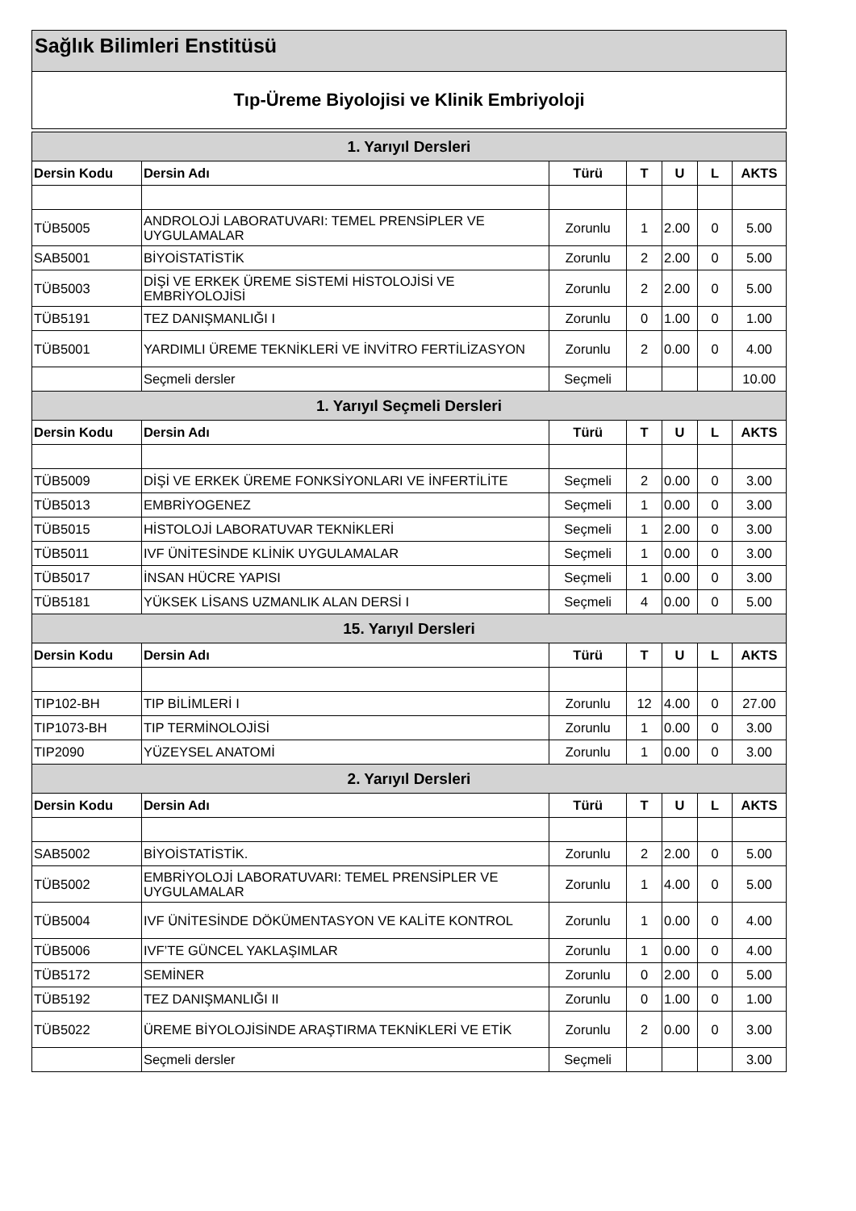Sağlık Bilimleri Enstitüsü
Tıp-Üreme Biyolojisi ve Klinik Embriyoloji
| 1. Yarıyıl Dersleri | | | | | | |
| --- | --- | --- | --- | --- | --- | --- |
| Dersin Kodu | Dersin Adı | Türü | T | U | L | AKTS |
| TÜB5005 | ANDROLOJİ LABORATUVARI: TEMEL PRENSİPLER VE UYGULAMALAR | Zorunlu | 1 | 2.00 | 0 | 5.00 |
| SAB5001 | BİYOİSTATİSTİK | Zorunlu | 2 | 2.00 | 0 | 5.00 |
| TÜB5003 | DİŞİ VE ERKEK ÜREME SİSTEMİ HİSTOLOJİSİ VE EMBRİYOLOJİSİ | Zorunlu | 2 | 2.00 | 0 | 5.00 |
| TÜB5191 | TEZ DANIŞMANLIĞI I | Zorunlu | 0 | 1.00 | 0 | 1.00 |
| TÜB5001 | YARDIMLI ÜREME TEKNİKLERİ VE İNVİTRO FERTİLİZASYON | Zorunlu | 2 | 0.00 | 0 | 4.00 |
| | Seçmeli dersler | Seçmeli | | | | 10.00 |
| 1. Yarıyıl Seçmeli Dersleri | | | | | | |
| Dersin Kodu | Dersin Adı | Türü | T | U | L | AKTS |
| TÜB5009 | DİŞİ VE ERKEK ÜREME FONKSİYONLARI VE İNFERTİLİTE | Seçmeli | 2 | 0.00 | 0 | 3.00 |
| TÜB5013 | EMBRİYOGENEZ | Seçmeli | 1 | 0.00 | 0 | 3.00 |
| TÜB5015 | HİSTOLOJİ LABORATUVAR TEKNİKLERİ | Seçmeli | 1 | 2.00 | 0 | 3.00 |
| TÜB5011 | IVF ÜNİTESİNDE KLİNİK UYGULAMALAR | Seçmeli | 1 | 0.00 | 0 | 3.00 |
| TÜB5017 | İNSAN HÜCRE YAPISI | Seçmeli | 1 | 0.00 | 0 | 3.00 |
| TÜB5181 | YÜKSEK LİSANS UZMANLIK ALAN DERSİ I | Seçmeli | 4 | 0.00 | 0 | 5.00 |
| 15. Yarıyıl Dersleri | | | | | | |
| Dersin Kodu | Dersin Adı | Türü | T | U | L | AKTS |
| TIP102-BH | TIP BİLİMLERİ I | Zorunlu | 12 | 4.00 | 0 | 27.00 |
| TIP1073-BH | TIP TERMİNOLOJİSİ | Zorunlu | 1 | 0.00 | 0 | 3.00 |
| TIP2090 | YÜZEYSEL ANATOMİ | Zorunlu | 1 | 0.00 | 0 | 3.00 |
| 2. Yarıyıl Dersleri | | | | | | |
| Dersin Kodu | Dersin Adı | Türü | T | U | L | AKTS |
| SAB5002 | BİYOİSTATİSTİK. | Zorunlu | 2 | 2.00 | 0 | 5.00 |
| TÜB5002 | EMBRİYOLOJİ LABORATUVARI: TEMEL PRENSİPLER VE UYGULAMALAR | Zorunlu | 1 | 4.00 | 0 | 5.00 |
| TÜB5004 | IVF ÜNİTESİNDE DÖKÜMENTASYON VE KALİTE KONTROL | Zorunlu | 1 | 0.00 | 0 | 4.00 |
| TÜB5006 | IVF’TE GÜNCEL YAKLAŞIMLAR | Zorunlu | 1 | 0.00 | 0 | 4.00 |
| TÜB5172 | SEMİNER | Zorunlu | 0 | 2.00 | 0 | 5.00 |
| TÜB5192 | TEZ DANIŞMANLIĞI II | Zorunlu | 0 | 1.00 | 0 | 1.00 |
| TÜB5022 | ÜREME BİYOLOJİSİNDE ARAŞTIRMA TEKNİKLERİ VE ETİK | Zorunlu | 2 | 0.00 | 0 | 3.00 |
| | Seçmeli dersler | Seçmeli | | | | 3.00 |